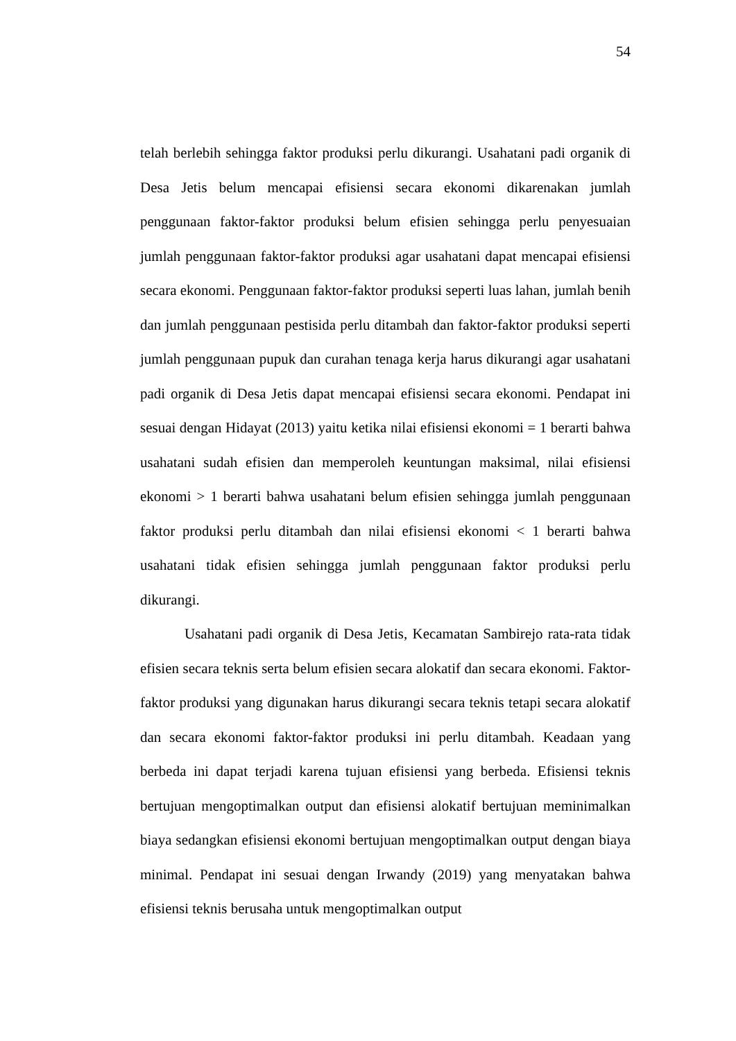54
telah berlebih sehingga faktor produksi perlu dikurangi. Usahatani padi organik di Desa Jetis belum mencapai efisiensi secara ekonomi dikarenakan jumlah penggunaan faktor-faktor produksi belum efisien sehingga perlu penyesuaian jumlah penggunaan faktor-faktor produksi agar usahatani dapat mencapai efisiensi secara ekonomi. Penggunaan faktor-faktor produksi seperti luas lahan, jumlah benih dan jumlah penggunaan pestisida perlu ditambah dan faktor-faktor produksi seperti jumlah penggunaan pupuk dan curahan tenaga kerja harus dikurangi agar usahatani padi organik di Desa Jetis dapat mencapai efisiensi secara ekonomi. Pendapat ini sesuai dengan Hidayat (2013) yaitu ketika nilai efisiensi ekonomi = 1 berarti bahwa usahatani sudah efisien dan memperoleh keuntungan maksimal, nilai efisiensi ekonomi > 1 berarti bahwa usahatani belum efisien sehingga jumlah penggunaan faktor produksi perlu ditambah dan nilai efisiensi ekonomi < 1 berarti bahwa usahatani tidak efisien sehingga jumlah penggunaan faktor produksi perlu dikurangi.
Usahatani padi organik di Desa Jetis, Kecamatan Sambirejo rata-rata tidak efisien secara teknis serta belum efisien secara alokatif dan secara ekonomi. Faktor-faktor produksi yang digunakan harus dikurangi secara teknis tetapi secara alokatif dan secara ekonomi faktor-faktor produksi ini perlu ditambah. Keadaan yang berbeda ini dapat terjadi karena tujuan efisiensi yang berbeda. Efisiensi teknis bertujuan mengoptimalkan output dan efisiensi alokatif bertujuan meminimalkan biaya sedangkan efisiensi ekonomi bertujuan mengoptimalkan output dengan biaya minimal. Pendapat ini sesuai dengan Irwandy (2019) yang menyatakan bahwa efisiensi teknis berusaha untuk mengoptimalkan output